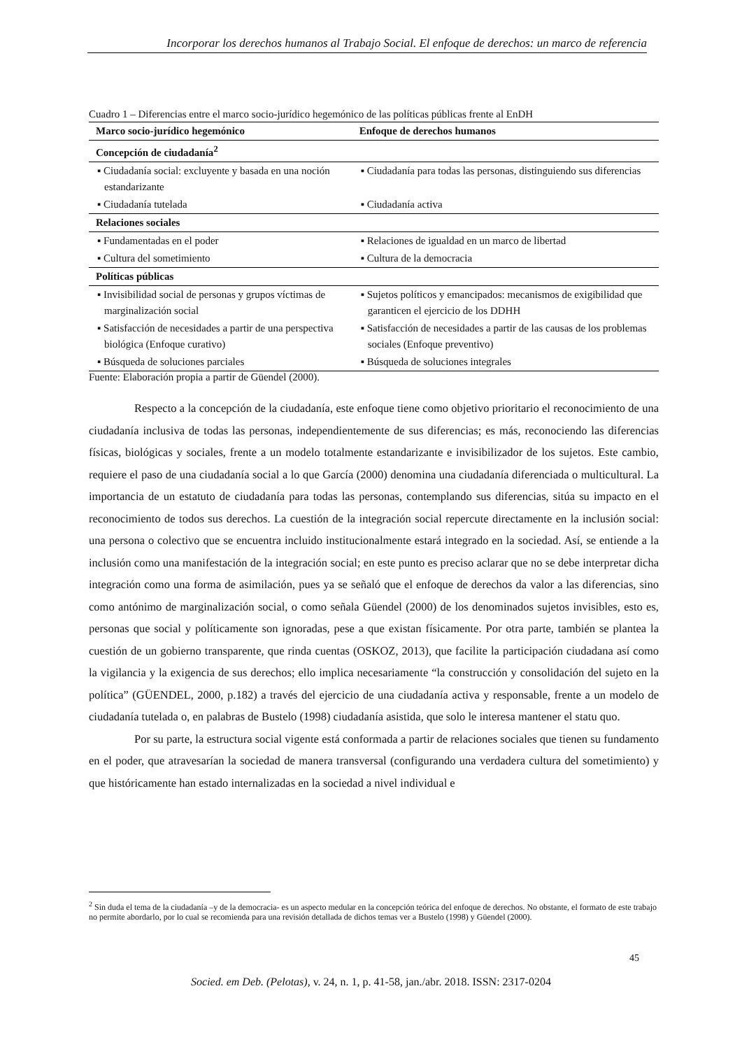Incorporar los derechos humanos al Trabajo Social. El enfoque de derechos: un marco de referencia
Cuadro 1 – Diferencias entre el marco socio-jurídico hegemónico de las políticas públicas frente al EnDH
| Marco socio-jurídico hegemónico | Enfoque de derechos humanos |
| --- | --- |
| Concepción de ciudadanía<sup>2</sup> | |
| ▪ Ciudadanía social: excluyente y basada en una noción estandarizante | ▪ Ciudadanía para todas las personas, distinguiendo sus diferencias |
| ▪ Ciudadanía tutelada | ▪ Ciudadanía activa |
| Relaciones sociales | |
| ▪ Fundamentadas en el poder | ▪ Relaciones de igualdad en un marco de libertad |
| ▪ Cultura del sometimiento | ▪ Cultura de la democracia |
| Políticas públicas | |
| ▪ Invisibilidad social de personas y grupos víctimas de marginalización social | ▪ Sujetos políticos y emancipados: mecanismos de exigibilidad que garanticen el ejercicio de los DDHH |
| ▪ Satisfacción de necesidades a partir de una perspectiva biológica (Enfoque curativo) | ▪ Satisfacción de necesidades a partir de las causas de los problemas sociales (Enfoque preventivo) |
| ▪ Búsqueda de soluciones parciales | ▪ Búsqueda de soluciones integrales |
Fuente: Elaboración propia a partir de Güendel (2000).
Respecto a la concepción de la ciudadanía, este enfoque tiene como objetivo prioritario el reconocimiento de una ciudadanía inclusiva de todas las personas, independientemente de sus diferencias; es más, reconociendo las diferencias físicas, biológicas y sociales, frente a un modelo totalmente estandarizante e invisibilizador de los sujetos. Este cambio, requiere el paso de una ciudadanía social a lo que García (2000) denomina una ciudadanía diferenciada o multicultural. La importancia de un estatuto de ciudadanía para todas las personas, contemplando sus diferencias, sitúa su impacto en el reconocimiento de todos sus derechos. La cuestión de la integración social repercute directamente en la inclusión social: una persona o colectivo que se encuentra incluido institucionalmente estará integrado en la sociedad. Así, se entiende a la inclusión como una manifestación de la integración social; en este punto es preciso aclarar que no se debe interpretar dicha integración como una forma de asimilación, pues ya se señaló que el enfoque de derechos da valor a las diferencias, sino como antónimo de marginalización social, o como señala Güendel (2000) de los denominados sujetos invisibles, esto es, personas que social y políticamente son ignoradas, pese a que existan físicamente. Por otra parte, también se plantea la cuestión de un gobierno transparente, que rinda cuentas (OSKOZ, 2013), que facilite la participación ciudadana así como la vigilancia y la exigencia de sus derechos; ello implica necesariamente “la construcción y consolidación del sujeto en la política” (GÜENDEL, 2000, p.182) a través del ejercicio de una ciudadanía activa y responsable, frente a un modelo de ciudadanía tutelada o, en palabras de Bustelo (1998) ciudadanía asistida, que solo le interesa mantener el statu quo.
Por su parte, la estructura social vigente está conformada a partir de relaciones sociales que tienen su fundamento en el poder, que atravesarían la sociedad de manera transversal (configurando una verdadera cultura del sometimiento) y que históricamente han estado internalizadas en la sociedad a nivel individual e
<sup>2</sup> Sin duda el tema de la ciudadanía –y de la democracia- es un aspecto medular en la concepción teórica del enfoque de derechos. No obstante, el formato de este trabajo no permite abordarlo, por lo cual se recomienda para una revisión detallada de dichos temas ver a Bustelo (1998) y Güendel (2000).
45
Socied. em Deb. (Pelotas), v. 24, n. 1, p. 41-58, jan./abr. 2018. ISSN: 2317-0204